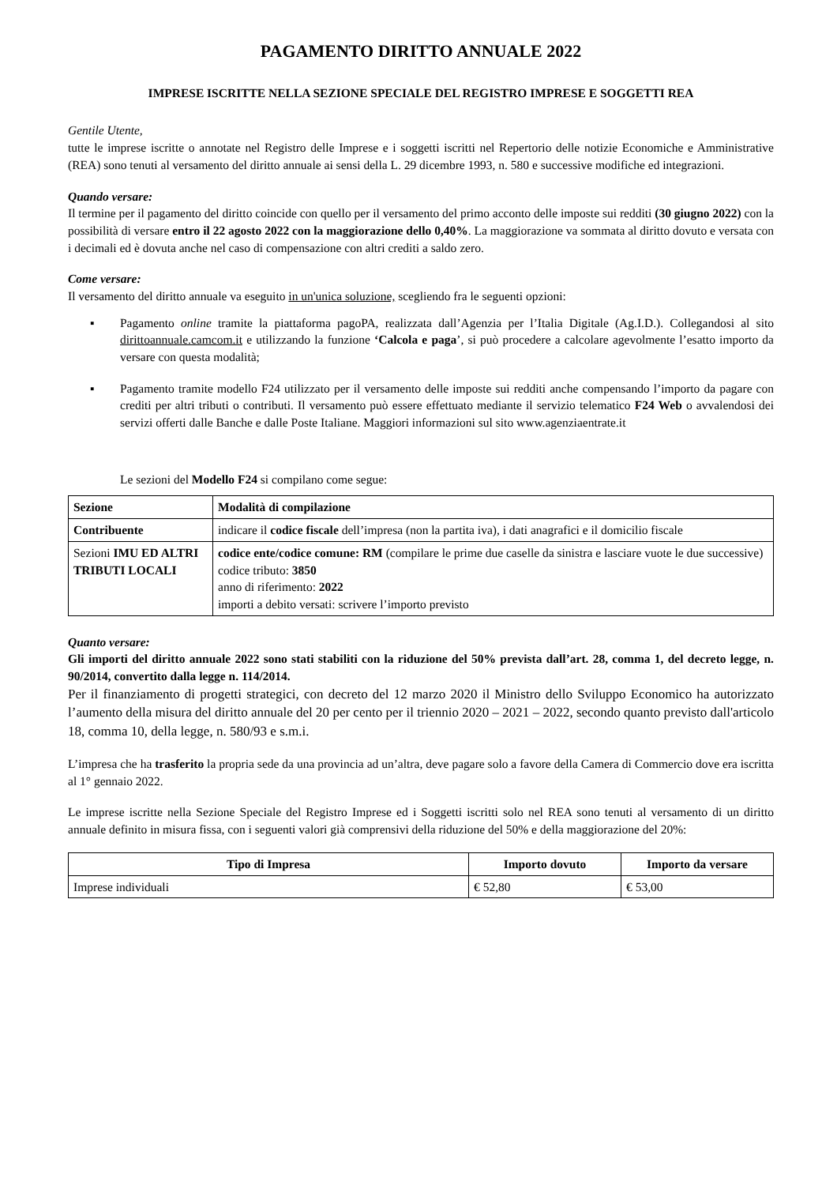PAGAMENTO DIRITTO ANNUALE 2022
IMPRESE ISCRITTE NELLA SEZIONE SPECIALE DEL REGISTRO IMPRESE E SOGGETTI REA
Gentile Utente,
tutte le imprese iscritte o annotate nel Registro delle Imprese e i soggetti iscritti nel Repertorio delle notizie Economiche e Amministrative (REA) sono tenuti al versamento del diritto annuale ai sensi della L. 29 dicembre 1993, n. 580 e successive modifiche ed integrazioni.
Quando versare:
Il termine per il pagamento del diritto coincide con quello per il versamento del primo acconto delle imposte sui redditi (30 giugno 2022) con la possibilità di versare entro il 22 agosto 2022 con la maggiorazione dello 0,40%. La maggiorazione va sommata al diritto dovuto e versata con i decimali ed è dovuta anche nel caso di compensazione con altri crediti a saldo zero.
Come versare:
Il versamento del diritto annuale va eseguito in un'unica soluzione, scegliendo fra le seguenti opzioni:
▪ Pagamento online tramite la piattaforma pagoPA, realizzata dall’Agenzia per l’Italia Digitale (Ag.I.D.). Collegandosi al sito dirittoannuale.camcom.it e utilizzando la funzione ‘Calcola e paga’, si può procedere a calcolare agevolmente l’esatto importo da versare con questa modalità;
▪ Pagamento tramite modello F24 utilizzato per il versamento delle imposte sui redditi anche compensando l’importo da pagare con crediti per altri tributi o contributi. Il versamento può essere effettuato mediante il servizio telematico F24 Web o avvalendosi dei servizi offerti dalle Banche e dalle Poste Italiane. Maggiori informazioni sul sito www.agenziaentrate.it
Le sezioni del Modello F24 si compilano come segue:
| Sezione | Modalità di compilazione |
| --- | --- |
| Contribuente | indicare il codice fiscale dell’impresa (non la partita iva), i dati anagrafici e il domicilio fiscale |
| Sezioni IMU ED ALTRI TRIBUTI LOCALI | codice ente/codice comune: RM (compilare le prime due caselle da sinistra e lasciare vuote le due successive) codice tributo: 3850 anno di riferimento: 2022 importi a debito versati: scrivere l’importo previsto |
Quanto versare:
Gli importi del diritto annuale 2022 sono stati stabiliti con la riduzione del 50% prevista dall’art. 28, comma 1, del decreto legge, n. 90/2014, convertito dalla legge n. 114/2014.
Per il finanziamento di progetti strategici, con decreto del 12 marzo 2020 il Ministro dello Sviluppo Economico ha autorizzato l’aumento della misura del diritto annuale del 20 per cento per il triennio 2020 – 2021 – 2022, secondo quanto previsto dall'articolo 18, comma 10, della legge, n. 580/93 e s.m.i.
L’impresa che ha trasferito la propria sede da una provincia ad un’altra, deve pagare solo a favore della Camera di Commercio dove era iscritta al 1° gennaio 2022.
Le imprese iscritte nella Sezione Speciale del Registro Imprese ed i Soggetti iscritti solo nel REA sono tenuti al versamento di un diritto annuale definito in misura fissa, con i seguenti valori già comprensivi della riduzione del 50% e della maggiorazione del 20%:
| Tipo di Impresa | Importo dovuto | Importo da versare |
| --- | --- | --- |
| Imprese individuali | € 52,80 | € 53,00 |